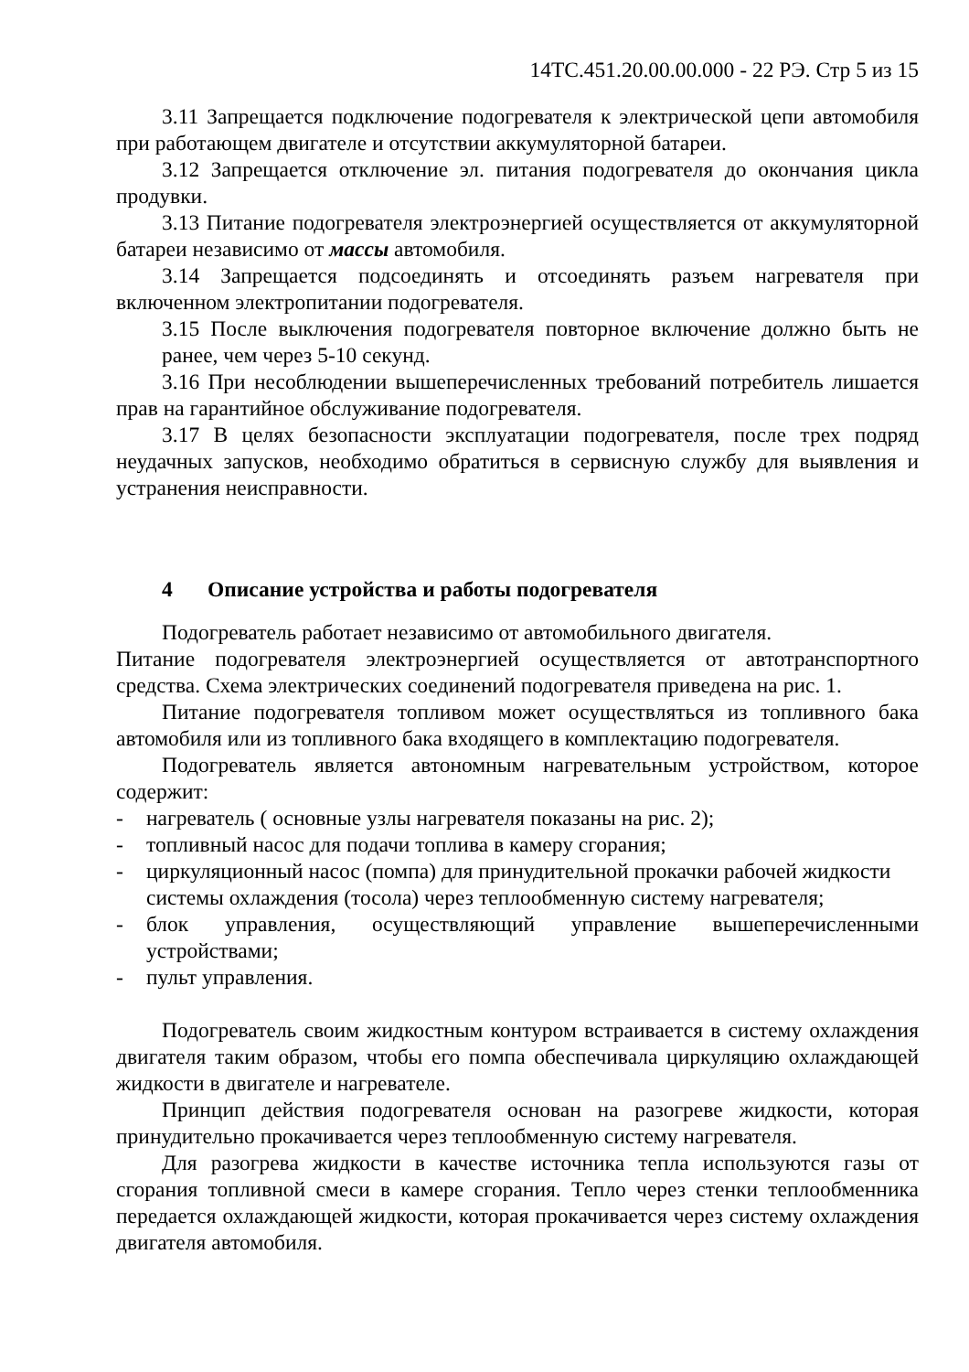14ТС.451.20.00.00.000 - 22 РЭ. Стр 5 из 15
3.11 Запрещается подключение подогревателя к электрической цепи автомобиля при работающем двигателе и отсутствии аккумуляторной батареи.
3.12 Запрещается отключение эл. питания подогревателя до окончания цикла продувки.
3.13 Питание подогревателя электроэнергией осуществляется от аккумуляторной батареи независимо от массы автомобиля.
3.14 Запрещается подсоединять и отсоединять разъем нагревателя при включенном электропитании подогревателя.
3.15 После выключения подогревателя повторное включение должно быть не ранее, чем через 5-10 секунд.
3.16 При несоблюдении вышеперечисленных требований потребитель лишается прав на гарантийное обслуживание подогревателя.
3.17 В целях безопасности эксплуатации подогревателя, после трех подряд неудачных запусков, необходимо обратиться в сервисную службу для выявления и устранения неисправности.
4 Описание устройства и работы подогревателя
Подогреватель работает независимо от автомобильного двигателя.
Питание подогревателя электроэнергией осуществляется от автотранспортного средства. Схема электрических соединений подогревателя приведена на рис. 1.
Питание подогревателя топливом может осуществляться из топливного бака автомобиля или из топливного бака входящего в комплектацию подогревателя.
Подогреватель является автономным нагревательным устройством, которое содержит:
- нагреватель ( основные узлы нагревателя показаны на рис. 2);
- топливный насос для подачи топлива в камеру сгорания;
- циркуляционный насос (помпа) для принудительной прокачки рабочей жидкости системы охлаждения (тосола) через теплообменную систему нагревателя;
- блок управления, осуществляющий управление вышеперечисленными устройствами;
- пульт управления.
Подогреватель своим жидкостным контуром встраивается в систему охлаждения двигателя таким образом, чтобы его помпа обеспечивала циркуляцию охлаждающей жидкости в двигателе и нагревателе.
Принцип действия подогревателя основан на разогреве жидкости, которая принудительно прокачивается через теплообменную систему нагревателя.
Для разогрева жидкости в качестве источника тепла используются газы от сгорания топливной смеси в камере сгорания. Тепло через стенки теплообменника передается охлаждающей жидкости, которая прокачивается через систему охлаждения двигателя автомобиля.